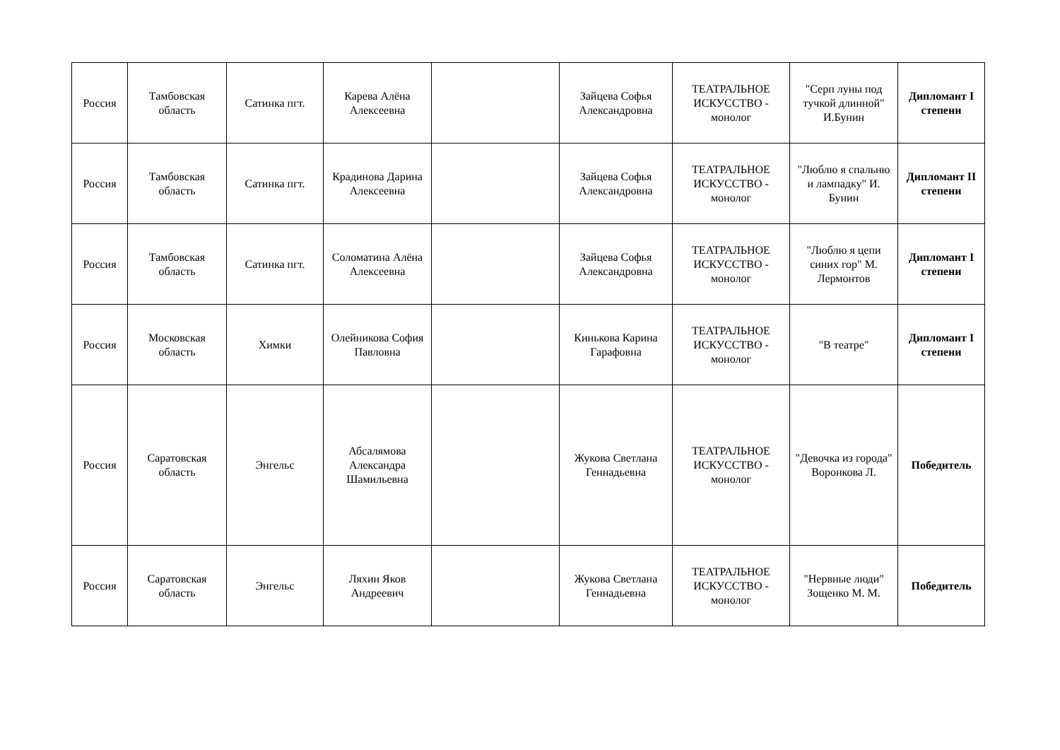| Россия | Тамбовская область | Сатинка пгт. | Карева Алёна Алексеевна | | Зайцева Софья Александровна | ТЕАТРАЛЬНОЕ ИСКУССТВО - монолог | "Серп луны под тучкой длинной" И.Бунин | Дипломант I степени |
| Россия | Тамбовская область | Сатинка пгт. | Крадинова Дарина Алексеевна | | Зайцева Софья Александровна | ТЕАТРАЛЬНОЕ ИСКУССТВО - монолог | "Люблю я спальню и лампадку" И. Бунин | Дипломант II степени |
| Россия | Тамбовская область | Сатинка пгт. | Соломатина Алёна Алексеевна | | Зайцева Софья Александровна | ТЕАТРАЛЬНОЕ ИСКУССТВО - монолог | "Люблю я цепи синих гор" М. Лермонтов | Дипломант I степени |
| Россия | Московская область | Химки | Олейникова София Павловна | | Кинькова Карина Гарафовна | ТЕАТРАЛЬНОЕ ИСКУССТВО - монолог | "В театре" | Дипломант I степени |
| Россия | Саратовская область | Энгельс | Абсалямова Александра Шамильевна | | Жукова Светлана Геннадьевна | ТЕАТРАЛЬНОЕ ИСКУССТВО - монолог | "Девочка из города" Воронкова Л. | Победитель |
| Россия | Саратовская область | Энгельс | Ляхин Яков Андреевич | | Жукова Светлана Геннадьевна | ТЕАТРАЛЬНОЕ ИСКУССТВО - монолог | "Нервные люди" Зощенко М. М. | Победитель |